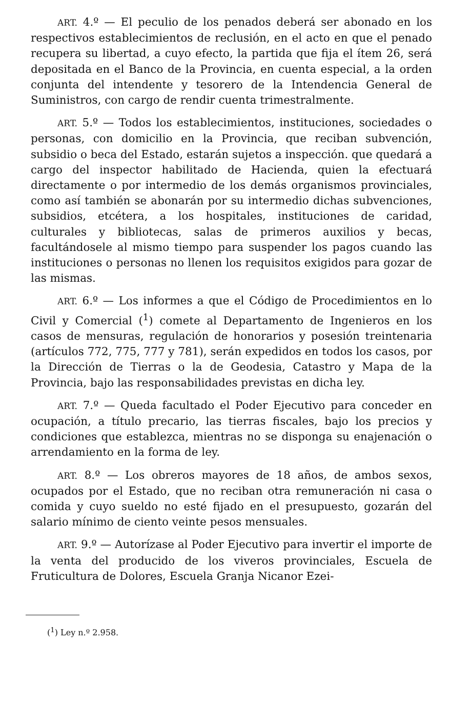ART. 4.º — El peculio de los penados deberá ser abonado en los respectivos establecimientos de reclusión, en el acto en que el penado recupera su libertad, a cuyo efecto, la partida que fija el ítem 26, será depositada en el Banco de la Provincia, en cuenta especial, a la orden conjunta del intendente y tesorero de la Intendencia General de Suministros, con cargo de rendir cuenta trimestralmente.
ART. 5.º — Todos los establecimientos, instituciones, sociedades o personas, con domicilio en la Provincia, que reciban subvención, subsidio o beca del Estado, estarán sujetos a inspección. que quedará a cargo del inspector habilitado de Hacienda, quien la efectuará directamente o por intermedio de los demás organismos provinciales, como así también se abonarán por su intermedio dichas subvenciones, subsidios, etcétera, a los hospitales, instituciones de caridad, culturales y bibliotecas, salas de primeros auxilios y becas, facultándosele al mismo tiempo para suspender los pagos cuando las instituciones o personas no llenen los requisitos exigidos para gozar de las mismas.
ART. 6.º — Los informes a que el Código de Procedimientos en lo Civil y Comercial (<sup>1</sup>) comete al Departamento de Ingenieros en los casos de mensuras, regulación de honorarios y posesión treintenaria (artículos 772, 775, 777 y 781), serán expedidos en todos los casos, por la Dirección de Tierras o la de Geodesia, Catastro y Mapa de la Provincia, bajo las responsabilidades previstas en dicha ley.
ART. 7.º — Queda facultado el Poder Ejecutivo para conceder en ocupación, a título precario, las tierras fiscales, bajo los precios y condiciones que establezca, mientras no se disponga su enajenación o arrendamiento en la forma de ley.
ART. 8.º — Los obreros mayores de 18 años, de ambos sexos, ocupados por el Estado, que no reciban otra remuneración ni casa o comida y cuyo sueldo no esté fijado en el presupuesto, gozarán del salario mínimo de ciento veinte pesos mensuales.
ART. 9.º — Autorízase al Poder Ejecutivo para invertir el importe de la venta del producido de los viveros provinciales, Escuela de Fruticultura de Dolores, Escuela Granja Nicanor Ezei-
(<sup>1</sup>) Ley n.º 2.958.